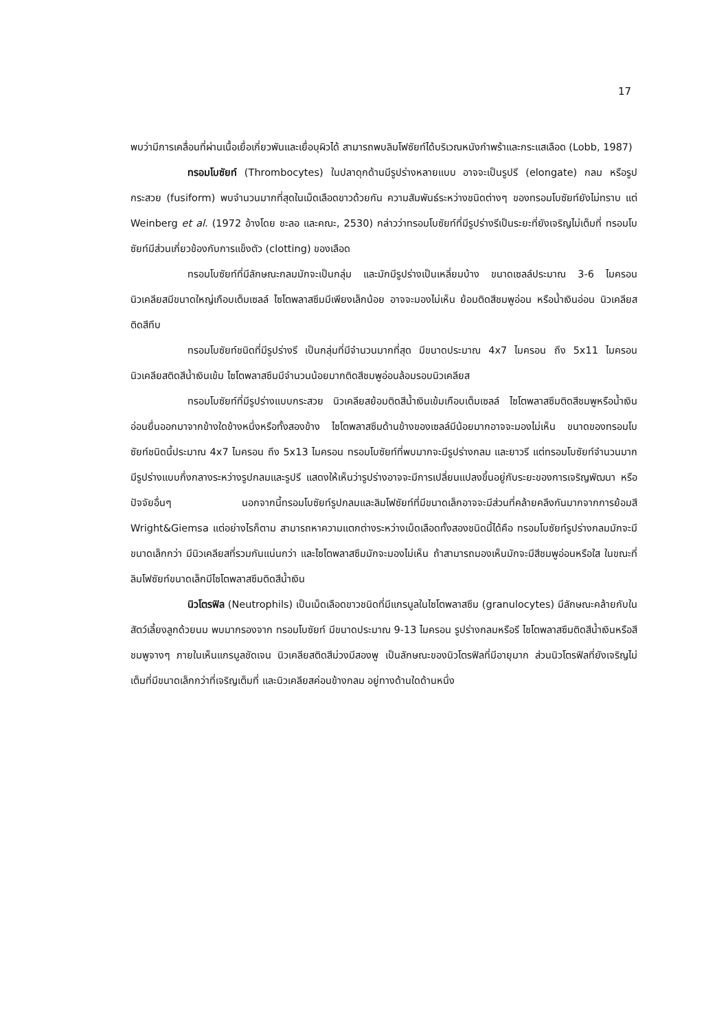17
พบว่ามีการเคลื่อนที่ผ่านเนื้อเยื่อเกี่ยวพันและเยื่อบุผิวได้ สามารถพบลิมโฟซัยท์ได้บริเวณหนังกำพร้าและกระแสเลือด (Lobb, 1987)
ทรอมโบซัยท์ (Thrombocytes) ในปลาดุกด้านมีรูปร่างหลายแบบ อาจจะเป็นรูปรี (elongate) กลม หรือรูปกระสวย (fusiform) พบจำนวนมากที่สุดในเม็ดเลือดขาวด้วยกัน ความสัมพันธ์ระหว่างชนิดต่างๆ ของทรอมโบซัยท์ยังไม่ทราบ แต่ Weinberg et al. (1972 อ้างโดย ชะลอ และคณะ, 2530) กล่าวว่าทรอมโบซัยท์ที่มีรูปร่างรีเป็นระยะที่ยังเจริญไม่เต็มที่ ทรอมโบซัยท์มีส่วนเกี่ยวข้องกับการแข็งตัว (clotting) ของเลือด
ทรอมโบซัยท์ที่มีลักษณะกลมมักจะเป็นกลุ่ม และมักมีรูปร่างเป็นเหลี่ยมบ้าง ขนาดเซลล์ประมาณ 3-6 ไมครอน นิวเคลียสมีขนาดใหญ่เกือบเต็มเซลล์ ไซโตพลาสซึมมีเพียงเล็กน้อย อาจจะมองไม่เห็น ย้อมติดสีชมพูอ่อน หรือน้ำเงินอ่อน นิวเคลียสติดสีทึบ
ทรอมโบซัยท์ชนิดที่มีรูปร่างรี เป็นกลุ่มที่มีจำนวนมากที่สุด มีขนาดประมาณ 4x7 ไมครอน ถึง 5x11 ไมครอน นิวเคลียสติดสีน้ำเงินเข้ม ไซโตพลาสซึมมีจำนวนน้อยมากติดสีชมพูอ่อนล้อมรอบนิวเคลียส
ทรอมโบซัยท์ที่มีรูปร่างแบบกระสวย นิวเคลียสย้อมติดสีน้ำเงินเข้มเกือบเต็มเซลล์ ไซโตพลาสซึมติดสีชมพูหรือน้ำเงินอ่อนยื่นออกมาจากข้างใดข้างหนึ่งหรือทั้งสองข้าง ไซโตพลาสซึมด้านข้างของเซลล์มีน้อยมากอาจจะมองไม่เห็น ขนาดของทรอมโบซัยท์ชนิดนี้ประมาณ 4x7 ไมครอน ถึง 5x13 ไมครอน ทรอมโบซัยท์ที่พบมากจะมีรูปร่างกลม และยาวรี แต่ทรอมโบซัยท์จำนวนมากมีรูปร่างแบบกึ่งกลางระหว่างรูปกลมและรูปรี แสดงให้เห็นว่ารูปร่างอาจจะมีการเปลี่ยนแปลงขึ้นอยู่กับระยะของการเจริญพัฒนา หรือปัจจัยอื่นๆ นอกจากนี้ทรอมโบซัยท์รูปกลมและลิมโฟซัยท์ที่มีขนาดเล็กอาจจะมีส่วนที่คล้ายคลึงกันมากจากการย้อมสี Wright&Giemsa แต่อย่างไรก็ตาม สามารถหาความแตกต่างระหว่างเม็ดเลือดทั้งสองชนิดนี้ได้คือ ทรอมโบซัยท์รูปร่างกลมมักจะมีขนาดเล็กกว่า มีนิวเคลียสที่รวมกันแน่นกว่า และไซโตพลาสซึมมักจะมองไม่เห็น ถ้าสามารถมองเห็นมักจะมีสีชมพูอ่อนหรือใส ในขณะที่ลิมโฟซัยท์ขนาดเล็กมีไซโตพลาสซึมติดสีน้ำเงิน
นิวโตรฟิล (Neutrophils) เป็นเม็ดเลือดขาวชนิดที่มีแกรนูลในไซโตพลาสซึม (granulocytes) มีลักษณะคล้ายกับในสัตว์เลี้ยงลูกด้วยนม พบมากรองจาก ทรอมโบซัยท์ มีขนาดประมาณ 9-13 ไมครอน รูปร่างกลมหรือรี ไซโตพลาสซึมติดสีน้ำเงินหรือสีชมพูจางๆ ภายในเห็นแกรนูลชัดเจน นิวเคลียสติดสีม่วงมีสองพู เป็นลักษณะของนิวโตรฟิลที่มีอายุมาก ส่วนนิวโตรฟิลที่ยังเจริญไม่เต็มที่มีขนาดเล็กกว่าที่เจริญเต็มที่ และนิวเคลียสค่อนข้างกลม อยู่ทางด้านใดด้านหนึ่ง